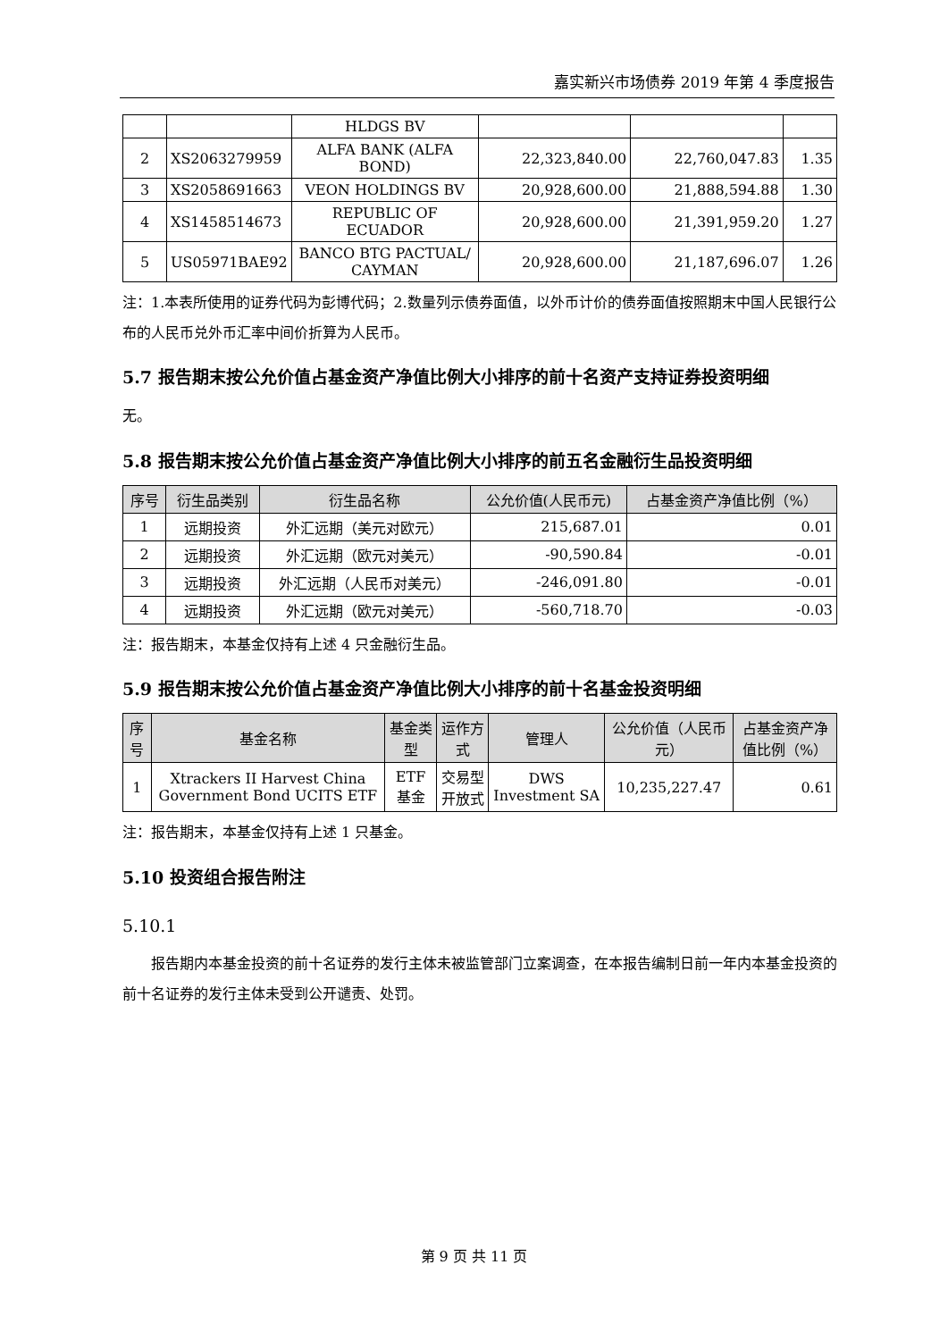嘉实新兴市场债券 2019 年第 4 季度报告
| | | HLDGS BV | | | |
| 2 | XS2063279959 | ALFA BANK (ALFA BOND) | 22,323,840.00 | 22,760,047.83 | 1.35 |
| 3 | XS2058691663 | VEON HOLDINGS BV | 20,928,600.00 | 21,888,594.88 | 1.30 |
| 4 | XS1458514673 | REPUBLIC OF ECUADOR | 20,928,600.00 | 21,391,959.20 | 1.27 |
| 5 | US05971BAE92 | BANCO BTG PACTUAL/ CAYMAN | 20,928,600.00 | 21,187,696.07 | 1.26 |
注：1.本表所使用的证券代码为彭博代码；2.数量列示债券面值，以外币计价的债券面值按照期末中国人民银行公布的人民币兑外币汇率中间价折算为人民币。
5.7 报告期末按公允价值占基金资产净值比例大小排序的前十名资产支持证券投资明细
无。
5.8 报告期末按公允价值占基金资产净值比例大小排序的前五名金融衍生品投资明细
| 序号 | 衍生品类别 | 衍生品名称 | 公允价值(人民币元) | 占基金资产净值比例（%） |
| --- | --- | --- | --- | --- |
| 1 | 远期投资 | 外汇远期（美元对欧元） | 215,687.01 | 0.01 |
| 2 | 远期投资 | 外汇远期（欧元对美元） | -90,590.84 | -0.01 |
| 3 | 远期投资 | 外汇远期（人民币对美元） | -246,091.80 | -0.01 |
| 4 | 远期投资 | 外汇远期（欧元对美元） | -560,718.70 | -0.03 |
注：报告期末，本基金仅持有上述 4 只金融衍生品。
5.9 报告期末按公允价值占基金资产净值比例大小排序的前十名基金投资明细
| 序号 | 基金名称 | 基金类型 | 运作方式 | 管理人 | 公允价值（人民币元） | 占基金资产净值比例（%） |
| --- | --- | --- | --- | --- | --- | --- |
| 1 | Xtrackers II Harvest China Government Bond UCITS ETF | ETF 基金 | 交易型开放式 | DWS Investment SA | 10,235,227.47 | 0.61 |
注：报告期末，本基金仅持有上述 1 只基金。
5.10 投资组合报告附注
5.10.1
报告期内本基金投资的前十名证券的发行主体未被监管部门立案调查，在本报告编制日前一年内本基金投资的前十名证券的发行主体未受到公开谴责、处罚。
第 9 页 共 11 页